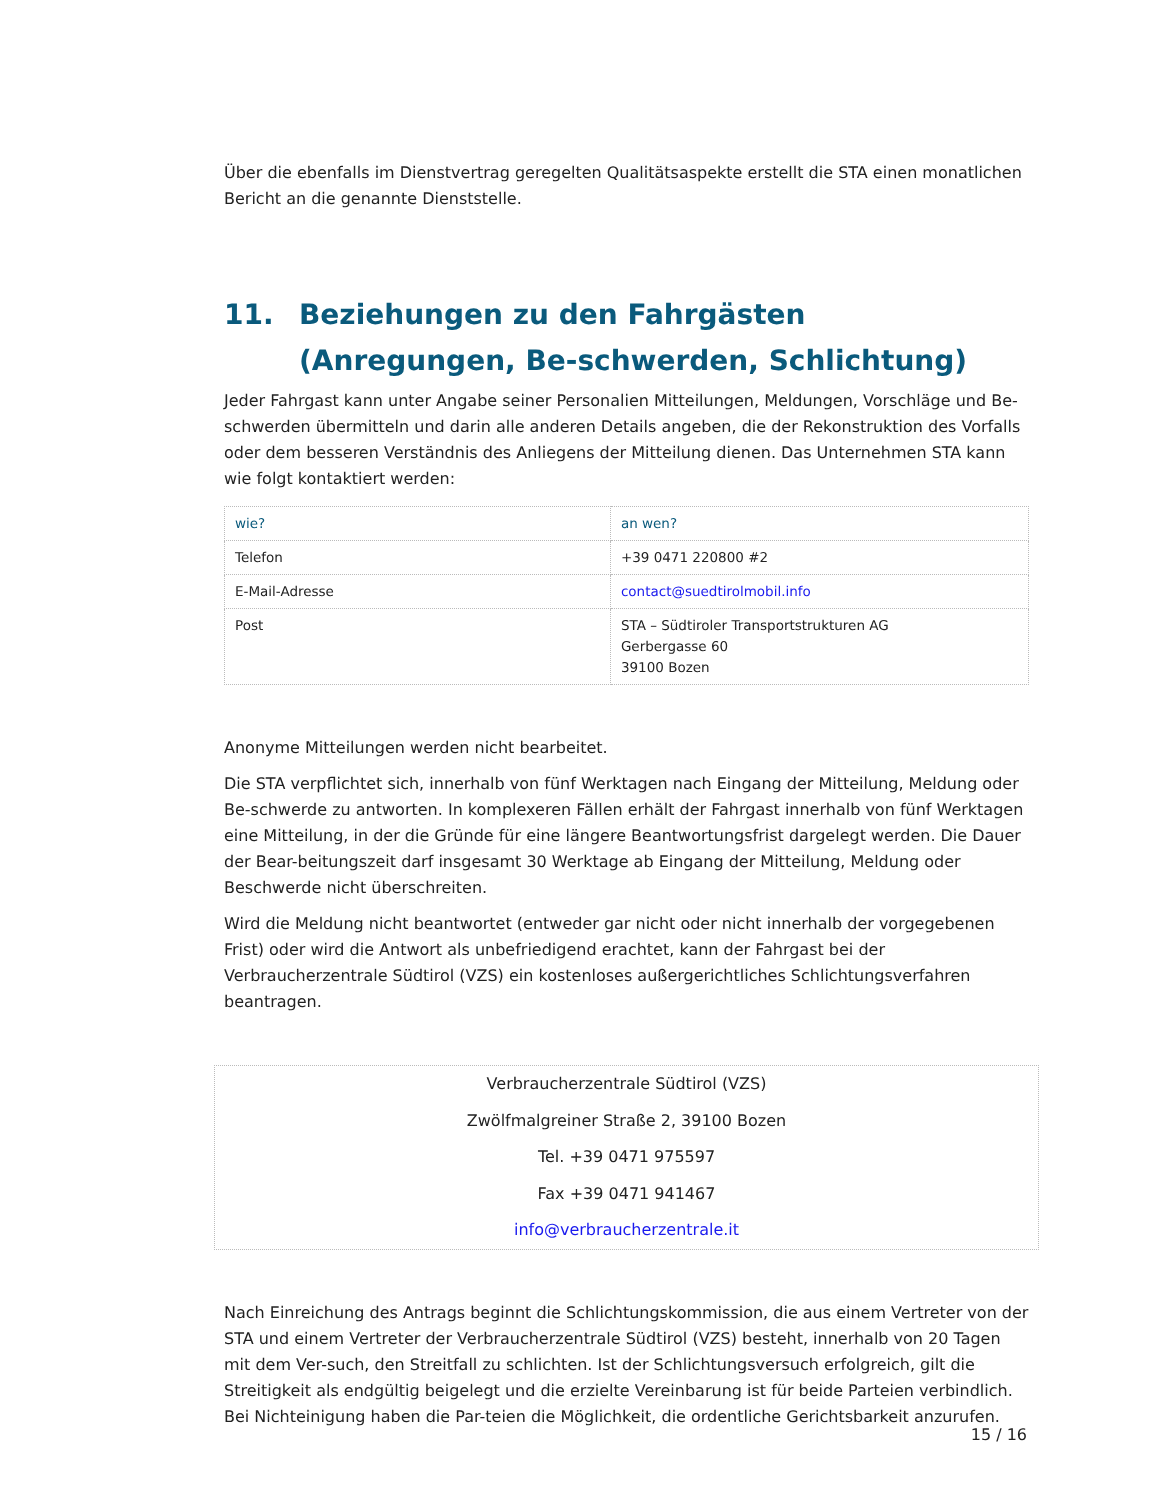Über die ebenfalls im Dienstvertrag geregelten Qualitätsaspekte erstellt die STA einen monatlichen Bericht an die genannte Dienststelle.
11. Beziehungen zu den Fahrgästen (Anregungen, Be-schwerden, Schlichtung)
Jeder Fahrgast kann unter Angabe seiner Personalien Mitteilungen, Meldungen, Vorschläge und Be-schwerden übermitteln und darin alle anderen Details angeben, die der Rekonstruktion des Vorfalls oder dem besseren Verständnis des Anliegens der Mitteilung dienen. Das Unternehmen STA kann wie folgt kontaktiert werden:
| wie? | an wen? |
| --- | --- |
| Telefon | +39 0471 220800 #2 |
| E-Mail-Adresse | contact@suedtirolmobil.info |
| Post | STA – Südtiroler Transportstrukturen AG Gerbergasse 60 39100 Bozen |
Anonyme Mitteilungen werden nicht bearbeitet.
Die STA verpflichtet sich, innerhalb von fünf Werktagen nach Eingang der Mitteilung, Meldung oder Be-schwerde zu antworten. In komplexeren Fällen erhält der Fahrgast innerhalb von fünf Werktagen eine Mitteilung, in der die Gründe für eine längere Beantwortungsfrist dargelegt werden. Die Dauer der Bear-beitungszeit darf insgesamt 30 Werktage ab Eingang der Mitteilung, Meldung oder Beschwerde nicht überschreiten.
Wird die Meldung nicht beantwortet (entweder gar nicht oder nicht innerhalb der vorgegebenen Frist) oder wird die Antwort als unbefriedigend erachtet, kann der Fahrgast bei der Verbraucherzentrale Südtirol (VZS) ein kostenloses außergerichtliches Schlichtungsverfahren beantragen.
Verbraucherzentrale Südtirol (VZS)
Zwölfmalgreiner Straße 2, 39100 Bozen
Tel. +39 0471 975597
Fax +39 0471 941467
info@verbraucherzentrale.it
Nach Einreichung des Antrags beginnt die Schlichtungskommission, die aus einem Vertreter von der STA und einem Vertreter der Verbraucherzentrale Südtirol (VZS) besteht, innerhalb von 20 Tagen mit dem Ver-such, den Streitfall zu schlichten. Ist der Schlichtungsversuch erfolgreich, gilt die Streitigkeit als endgültig beigelegt und die erzielte Vereinbarung ist für beide Parteien verbindlich. Bei Nichteinigung haben die Par-teien die Möglichkeit, die ordentliche Gerichtsbarkeit anzurufen.
15 / 16